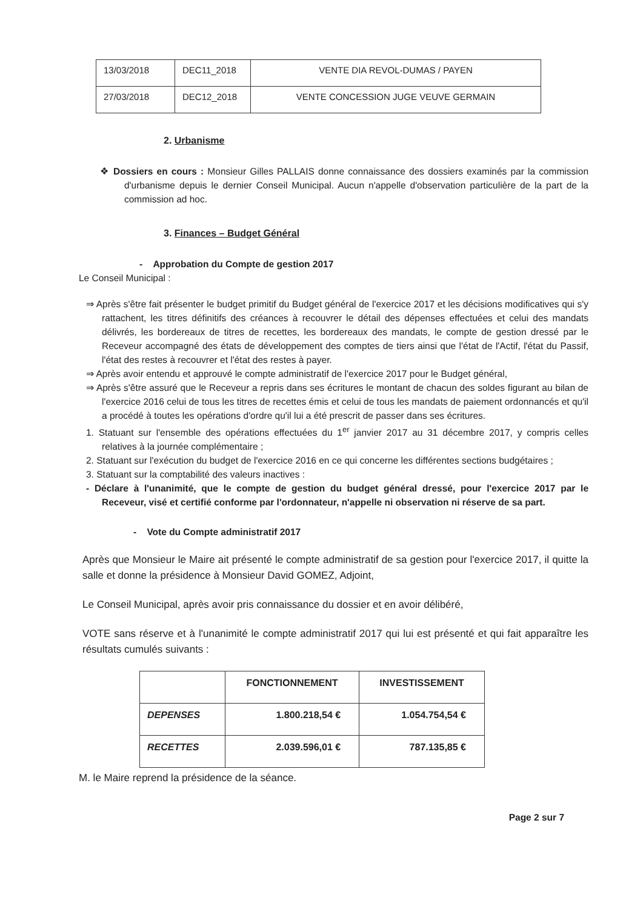| 13/03/2018 | DEC11_2018 | VENTE DIA REVOL-DUMAS / PAYEN |
| 27/03/2018 | DEC12_2018 | VENTE CONCESSION JUGE VEUVE GERMAIN |
2. Urbanisme
❖ Dossiers en cours : Monsieur Gilles PALLAIS donne connaissance des dossiers examinés par la commission d'urbanisme depuis le dernier Conseil Municipal. Aucun n'appelle d'observation particulière de la part de la commission ad hoc.
3. Finances – Budget Général
- Approbation du Compte de gestion 2017
Le Conseil Municipal :
⇒ Après s'être fait présenter le budget primitif du Budget général de l'exercice 2017 et les décisions modificatives qui s'y rattachent, les titres définitifs des créances à recouvrer le détail des dépenses effectuées et celui des mandats délivrés, les bordereaux de titres de recettes, les bordereaux des mandats, le compte de gestion dressé par le Receveur accompagné des états de développement des comptes de tiers ainsi que l'état de l'Actif, l'état du Passif, l'état des restes à recouvrer et l'état des restes à payer.
⇒ Après avoir entendu et approuvé le compte administratif de l'exercice 2017 pour le Budget général,
⇒ Après s'être assuré que le Receveur a repris dans ses écritures le montant de chacun des soldes figurant au bilan de l'exercice 2016 celui de tous les titres de recettes émis et celui de tous les mandats de paiement ordonnancés et qu'il a procédé à toutes les opérations d'ordre qu'il lui a été prescrit de passer dans ses écritures.
1. Statuant sur l'ensemble des opérations effectuées du 1<sup>er</sup> janvier 2017 au 31 décembre 2017, y compris celles relatives à la journée complémentaire ;
2. Statuant sur l'exécution du budget de l'exercice 2016 en ce qui concerne les différentes sections budgétaires ;
3. Statuant sur la comptabilité des valeurs inactives :
- Déclare à l'unanimité, que le compte de gestion du budget général dressé, pour l'exercice 2017 par le Receveur, visé et certifié conforme par l'ordonnateur, n'appelle ni observation ni réserve de sa part.
- Vote du Compte administratif 2017
Après que Monsieur le Maire ait présenté le compte administratif de sa gestion pour l'exercice 2017, il quitte la salle et donne la présidence à Monsieur David GOMEZ, Adjoint,
Le Conseil Municipal, après avoir pris connaissance du dossier et en avoir délibéré,
VOTE sans réserve et à l'unanimité le compte administratif 2017 qui lui est présenté et qui fait apparaître les résultats cumulés suivants :
| | FONCTIONNEMENT | INVESTISSEMENT |
| --- | --- | --- |
| DEPENSES | 1.800.218,54 € | 1.054.754,54 € |
| RECETTES | 2.039.596,01 € | 787.135,85 € |
M. le Maire reprend la présidence de la séance.
Page 2 sur 7